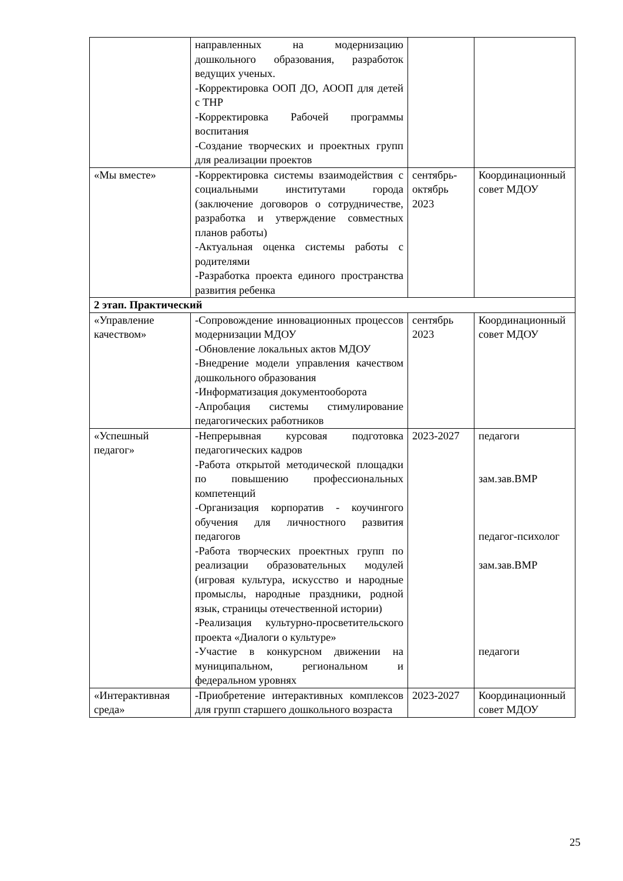| | направленных на модернизацию дошкольного образования, разработок ведущих ученых. -Корректировка ООП ДО, АООП для детей с ТНР -Корректировка Рабочей программы воспитания -Создание творческих и проектных групп для реализации проектов | | |
| «Мы вместе» | -Корректировка системы взаимодействия с социальными институтами города (заключение договоров о сотрудничестве, разработка и утверждение совместных планов работы) -Актуальная оценка системы работы с родителями -Разработка проекта единого пространства развития ребенка | сентябрь-октябрь 2023 | Координационный совет МДОУ |
| 2 этап. Практический | | | |
| «Управление качеством» | -Сопровождение инновационных процессов модернизации МДОУ -Обновление локальных актов МДОУ -Внедрение модели управления качеством дошкольного образования -Информатизация документооборота -Апробация системы стимулирование педагогических работников | сентябрь 2023 | Координационный совет МДОУ |
| «Успешный педагог» | -Непрерывная курсовая подготовка педагогических кадров -Работа открытой методической площадки по повышению профессиональных компетенций -Организация корпоратив - коучингого обучения для личностного развития педагогов -Работа творческих проектных групп по реализации образовательных модулей (игровая культура, искусство и народные промыслы, народные праздники, родной язык, страницы отечественной истории) -Реализация культурно-просветительского проекта «Диалоги о культуре» -Участие в конкурсном движении на муниципальном, региональном и федеральном уровнях | 2023-2027 | педагоги зам.зав.ВМР педагог-психолог зам.зав.ВМР педагоги |
| «Интерактивная среда» | -Приобретение интерактивных комплексов для групп старшего дошкольного возраста | 2023-2027 | Координационный совет МДОУ |
25